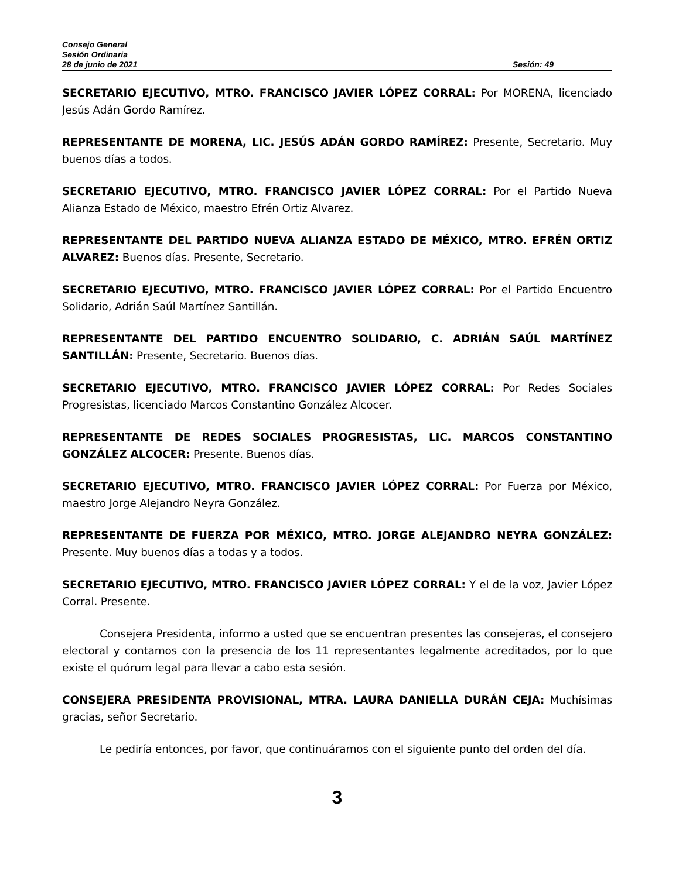Consejo General
Sesión Ordinaria
28 de junio de 2021 Sesión: 49
SECRETARIO EJECUTIVO, MTRO. FRANCISCO JAVIER LÓPEZ CORRAL: Por MORENA, licenciado Jesús Adán Gordo Ramírez.
REPRESENTANTE DE MORENA, LIC. JESÚS ADÁN GORDO RAMÍREZ: Presente, Secretario. Muy buenos días a todos.
SECRETARIO EJECUTIVO, MTRO. FRANCISCO JAVIER LÓPEZ CORRAL: Por el Partido Nueva Alianza Estado de México, maestro Efrén Ortiz Alvarez.
REPRESENTANTE DEL PARTIDO NUEVA ALIANZA ESTADO DE MÉXICO, MTRO. EFRÉN ORTIZ ALVAREZ: Buenos días. Presente, Secretario.
SECRETARIO EJECUTIVO, MTRO. FRANCISCO JAVIER LÓPEZ CORRAL: Por el Partido Encuentro Solidario, Adrián Saúl Martínez Santillán.
REPRESENTANTE DEL PARTIDO ENCUENTRO SOLIDARIO, C. ADRIÁN SAÚL MARTÍNEZ SANTILLÁN: Presente, Secretario. Buenos días.
SECRETARIO EJECUTIVO, MTRO. FRANCISCO JAVIER LÓPEZ CORRAL: Por Redes Sociales Progresistas, licenciado Marcos Constantino González Alcocer.
REPRESENTANTE DE REDES SOCIALES PROGRESISTAS, LIC. MARCOS CONSTANTINO GONZÁLEZ ALCOCER: Presente. Buenos días.
SECRETARIO EJECUTIVO, MTRO. FRANCISCO JAVIER LÓPEZ CORRAL: Por Fuerza por México, maestro Jorge Alejandro Neyra González.
REPRESENTANTE DE FUERZA POR MÉXICO, MTRO. JORGE ALEJANDRO NEYRA GONZÁLEZ: Presente. Muy buenos días a todas y a todos.
SECRETARIO EJECUTIVO, MTRO. FRANCISCO JAVIER LÓPEZ CORRAL: Y el de la voz, Javier López Corral. Presente.
Consejera Presidenta, informo a usted que se encuentran presentes las consejeras, el consejero electoral y contamos con la presencia de los 11 representantes legalmente acreditados, por lo que existe el quórum legal para llevar a cabo esta sesión.
CONSEJERA PRESIDENTA PROVISIONAL, MTRA. LAURA DANIELLA DURÁN CEJA: Muchísimas gracias, señor Secretario.
Le pediría entonces, por favor, que continuáramos con el siguiente punto del orden del día.
3